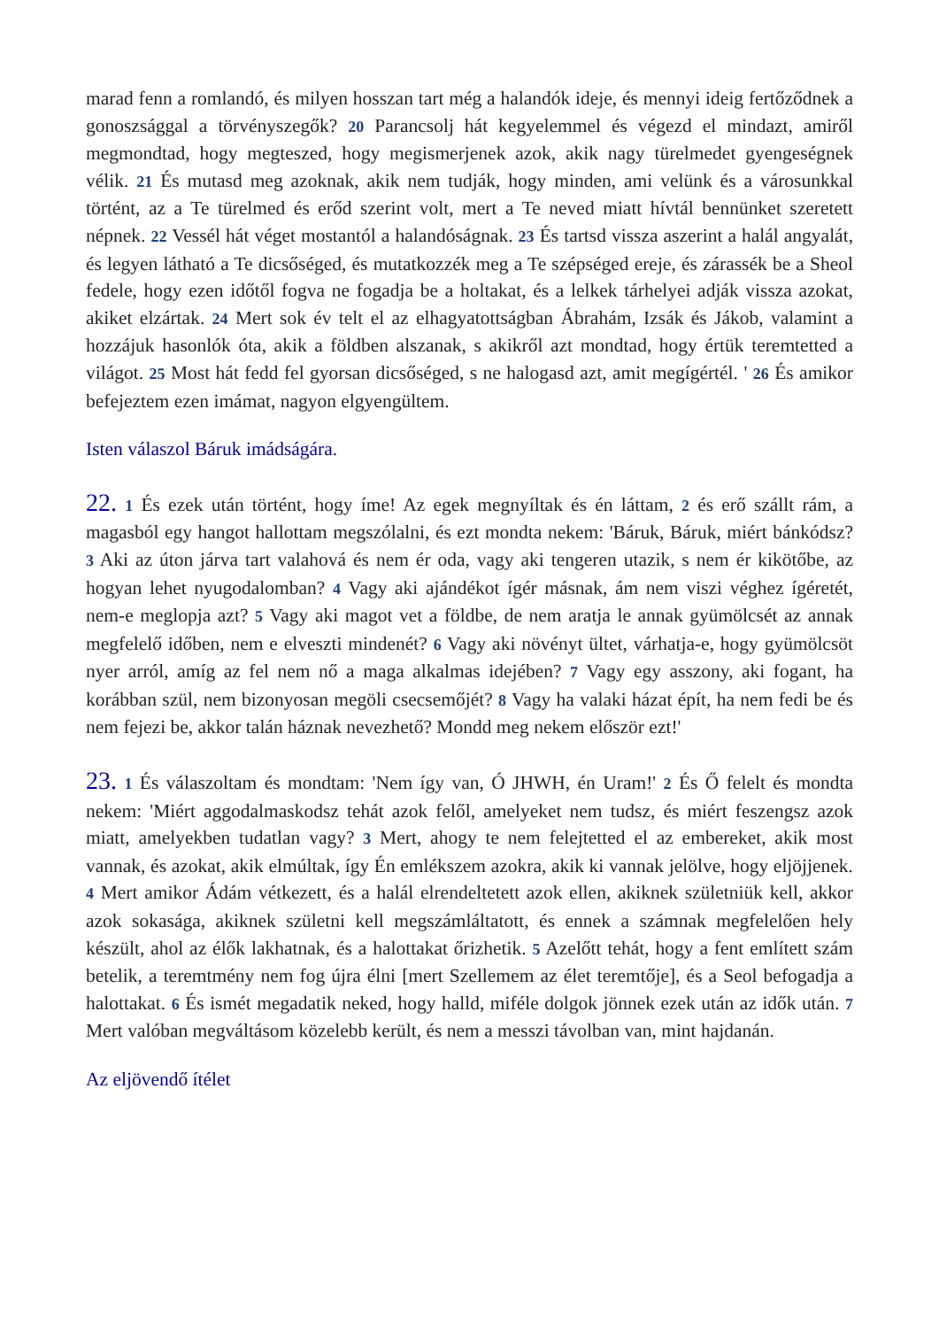marad fenn a romlandó, és milyen hosszan tart még a halandók ideje, és mennyi ideig fertőződnek a gonoszsággal a törvényszegők? 20 Parancsolj hát kegyelemmel és végezd el mindazt, amiről megmondtad, hogy megteszed, hogy megismerjenek azok, akik nagy türelmedet gyengeségnek vélik. 21 És mutasd meg azoknak, akik nem tudják, hogy minden, ami velünk és a városunkkal történt, az a Te türelmed és erőd szerint volt, mert a Te neved miatt hívtál bennünket szeretett népnek. 22 Vessél hát véget mostantól a halandóságnak. 23 És tartsd vissza aszerint a halál angyalát, és legyen látható a Te dicsőséged, és mutatkozzék meg a Te szépséged ereje, és zárassék be a Sheol fedele, hogy ezen időtől fogva ne fogadja be a holtakat, és a lelkek tárhelyei adják vissza azokat, akiket elzártak. 24 Mert sok év telt el az elhagyatottságban Ábrahám, Izsák és Jákob, valamint a hozzájuk hasonlók óta, akik a földben alszanak, s akikről azt mondtad, hogy értük teremtetted a világot. 25 Most hát fedd fel gyorsan dicsőséged, s ne halogasd azt, amit megígértél. ' 26 És amikor befejeztem ezen imámat, nagyon elgyengültem.
Isten válaszol Báruk imádságára.
22. 1 És ezek után történt, hogy íme! Az egek megnyíltak és én láttam, 2 és erő szállt rám, a magasból egy hangot hallottam megszólalni, és ezt mondta nekem: 'Báruk, Báruk, miért bánkódsz? 3 Aki az úton járva tart valahová és nem ér oda, vagy aki tengeren utazik, s nem ér kikötőbe, az hogyan lehet nyugodalomban? 4 Vagy aki ajándékot ígér másnak, ám nem viszi véghez ígéretét, nem-e meglopja azt? 5 Vagy aki magot vet a földbe, de nem aratja le annak gyümölcsét az annak megfelelő időben, nem e elveszti mindenét? 6 Vagy aki növényt ültet, várhatja-e, hogy gyümölcsöt nyer arról, amíg az fel nem nő a maga alkalmas idejében? 7 Vagy egy asszony, aki fogant, ha korábban szül, nem bizonyosan megöli csecsemőjét? 8 Vagy ha valaki házat épít, ha nem fedi be és nem fejezi be, akkor talán háznak nevezhető? Mondd meg nekem először ezt!'
23. 1 És válaszoltam és mondtam: 'Nem így van, Ó JHWH, én Uram!' 2 És Ő felelt és mondta nekem: 'Miért aggodalmaskodsz tehát azok felől, amelyeket nem tudsz, és miért feszengsz azok miatt, amelyekben tudatlan vagy? 3 Mert, ahogy te nem felejtetted el az embereket, akik most vannak, és azokat, akik elmúltak, így Én emlékszem azokra, akik ki vannak jelölve, hogy eljöjjenek. 4 Mert amikor Ádám vétkezett, és a halál elrendeltetett azok ellen, akiknek születniük kell, akkor azok sokasága, akiknek születni kell megszámláltatott, és ennek a számnak megfelelően hely készült, ahol az élők lakhatnak, és a halottakat őrizhetik. 5 Azelőtt tehát, hogy a fent említett szám betelik, a teremtmény nem fog újra élni [mert Szellemem az élet teremtője], és a Seol befogadja a halottakat. 6 És ismét megadatik neked, hogy halld, miféle dolgok jönnek ezek után az idők után. 7 Mert valóban megváltásom közelebb került, és nem a messzi távolban van, mint hajdanán.
Az eljövendő ítélet